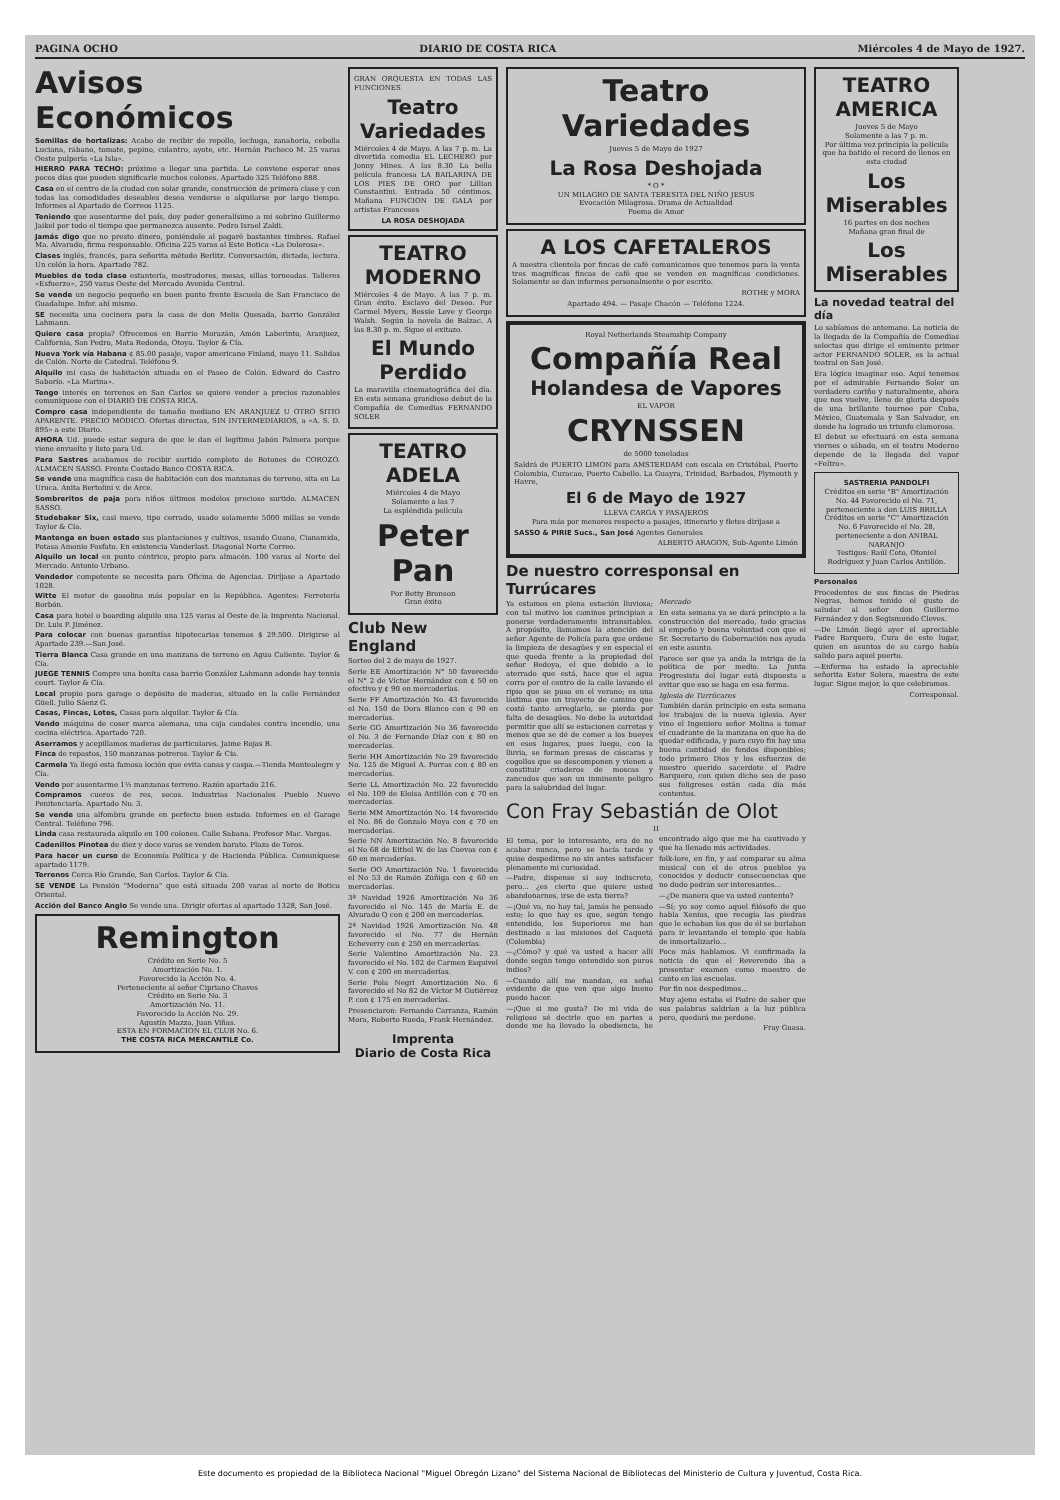PAGINA OCHO DIARIO DE COSTA RICA Miércoles 4 de Mayo de 1927.
Avisos Económicos
Semillas de hortalizas: Acabo de recibir de repollo, lechuga, zanahoria, cebolla Luciana, rábano, tomate, pepino, culantro, ayote, etc. Hernán Pacheco M. 25 varas Oeste pulpería «La Isla».
HIERRO PARA TECHO: próximo a llegar una partida. Le conviene esperar unos pocos días que pueden significarle muchos colones. Apartado 325 Teléfono 888.
Casa en el centro de la ciudad con solar grande, construcción de primera clase y con todas las comodidades deseables desea venderse o alquilarse por largo tiempo. Informes al Apartado de Correos 1125.
Teniendo que ausentarme del país, doy poder generalísimo a mi sobrino Guillermo Jaikel por todo el tiempo que permanezca ausente. Pedro Israel Zaldi.
Jamás digo que no presto dinero, poniéndole al pagaré bastantes timbres. Rafael Ma. Alvarado, firma responsable. Oficina 225 varas al Este Botica «La Dolorosa».
Clases inglés, francés, para señorita método Berlitz. Conversación, dictado, lectura. Un colón la hora. Apartado 782.
Muebles de toda clase estantería, mostradores, mesas, sillas torneadas. Talleres «Esfuerzo», 250 varas Oeste del Mercado Avenida Central.
Se vende un negocio pequeño en buen punto frente Escuela de San Francisco de Guadalupe. Infor. ahí mismo.
SE necesita una cocinera para la casa de don Melis Quesada, barrio González Lahmann.
Quiere casa propia? Ofrecemos en Barrio Morazán, Amón Laberinto, Aranjuez, California, San Pedro, Mata Redonda, Otoya. Taylor & Cía.
Nueva York vía Habana ¢ 85.00 pasaje, vapor americano Finland, mayo 11. Salidas de Colón. Norte de Catedral. Teléfono 9.
Alquilo mi casa de habitación situada en el Paseo de Colón. Edward do Castro Saborío. «La Marina».
Tengo interés en terrenos en San Carlos se quiere vender a precios razonables comuníquese con el DIARIO DE COSTA RICA.
Compro casa independiente de tamaño mediano EN ARANJUEZ U OTRO SITIO APARENTE. PRECIO MODICO. Ofertas directas, SIN INTERMEDIARIOS, a «A. S. D. 895» a este Diario.
AHORA Ud. puede estar segura de que le dan el legítimo Jabón Palmera porque viene envuelto y listo para Ud.
Para Sastres acabamos de recibir surtido completo de Botones de COROZO. ALMACEN SASSO. Frente Costado Banco COSTA RICA.
Se vende una magnífica casa de habitación con dos manzanas de terreno, sita en La Uruca. Anita Bertolini v. de Arce.
Sombreritos de paja para niños últimos modelos precioso surtido. ALMACEN SASSO.
Studebaker Six, casi nuevo, tipo cerrado, usado solamente 5000 millas se vende Taylor & Cía.
Mantenga en buen estado sus plantaciones y cultivos, usando Guano, Cianamida, Potasa Amonio Fosfato. En existencia Vanderlast. Diagonal Norte Correo.
Alquilo un local en punto céntrico, propio para almacén. 100 varas al Norte del Mercado. Antonio Urbano.
Vendedor competente se necesita para Oficina de Agencias. Diríjase a Apartado 1028.
Witte El motor de gasolina más popular en la República. Agentes: Ferretería Borbón.
Casa para hotel o boarding alquilo una 125 varas al Oeste de la Imprenta Nacional. Dr. Luis P. Jiménez.
Para colocar con buenas garantías hipotecarias tenemos $ 29.500. Dirigirse al Apartado 239.—San José.
Tierra Blanca Casa grande en una manzana de terreno en Agua Caliente. Taylor & Cía.
JUEGE TENNIS Compre una bonita casa barrio González Lahmann adonde hay tennis court. Taylor & Cía.
Local propio para garage o depósito de maderas, situado en la calle Fernández Güell. Julio Sáenz G.
Casas, Fincas, Lotes, Casas para alquilar. Taylor & Cía.
Vendo máquina de coser marca alemana, una caja caudales contra incendio, una cocina eléctrica. Apartado 720.
Aserramos y acepillamos maderas de particulares. Jaime Rojas B.
Finca de repastos, 150 manzanas potreros. Taylor & Cía.
Carmela Ya llegó esta famosa loción que evita canas y caspa.—Tienda Montealegre y Cía.
Vendo por ausentarme 1½ manzanas terreno. Razón apartado 216.
Compramos cueros de res, secos. Industrias Nacionales Pueblo Nuevo Penitenciaría. Apartado No. 3.
Se vende una alfombra grande en perfecto buen estado. Informes en el Garage Central. Teléfono 796.
Linda casa restaurada alquilo en 100 colones. Calle Sabana. Profesor Mac. Vargas.
Cadenillos Pinotea de diez y doce varas se venden barato. Plaza de Toros.
Para hacer un curso de Economía Política y de Hacienda Pública. Comuníquese apartado 1179.
Terrenos Cerca Río Grande, San Carlos. Taylor & Cía.
SE VENDE La Pensión "Moderna" que está situada 200 varas al norte de Botica Oriental.
Acción del Banco Anglo Se vende una. Dirigir ofertas al apartado 1328, San José.
Remington
Crédito en Serie No. 5
Amortización No. 1.
Favorecido la Acción No. 4.
Perteneciente al señor Cipriano Chaves
Crédito en Serie No. 3
Amortización No. 11.
Favorecido la Acción No. 29.
Agustín Mazza, Juan Viñas.
ESTA EN FORMACION EL CLUB No. 6.
THE COSTA RICA MERCANTILE Co.
GRAN ORQUESTA EN TODAS LAS FUNCIONES
Teatro Variedades
Miércoles 4 de Mayo. A las 7 p. m. La divertida comedia EL LECHERO por Jonny Hines. A las 8.30 La bella película francesa LA BAILARINA DE LOS PIES DE ORO por Lillian Constantini. Entrada 50 céntimos. Mañana FUNCION DE GALA por artistas Franceses
LA ROSA DESHOJADA
TEATRO MODERNO
Miércoles 4 de Mayo. A las 7 p. m. Gran éxito. Esclavo del Deseo. Por Carmel Myers, Bessie Love y George Walsh. Según la novela de Balzac. A las 8.30 p. m. Sigue el exitazo.
El Mundo Perdido
La maravilla cinematográfica del día. En esta semana grandioso debut de la Compañía de Comedias FERNANDO SOLER
TEATRO ADELA
Miércoles 4 de Mayo
Solamente a las 7
La espléndida película
Peter Pan
Por Betty Bronson
Gran éxito
Club New England
Sorteo del 2 de mayo de 1927.
Serie EE Amortización N° 50 favorecido el N° 2 de Víctor Hernández con ¢ 50 en efectivo y ¢ 90 en mercaderías.
Serie FF Amortización No. 43 favorecido el No. 150 de Dora Blanco con ¢ 90 en mercaderías.
Serie GG Amortización No 36 favorecido el No. 3 de Fernando Díaz con ¢ 80 en mercaderías.
Serie HH Amortización No 29 favorecido No. 125 de Miguel A. Porras con ¢ 80 en mercaderías.
Serie LL Amortización No. 22 favorecido el No. 109 de Eloisa Antillón con ¢ 70 en mercaderías.
Serie MM Amortización No. 14 favorecido el No. 86 de Gonzalo Moya con ¢ 70 en mercaderías.
Serie NN Amortización No. 8 favorecido el No 68 de Eithel W. de las Cuevas con ¢ 60 en mercaderías.
Serie OO Amortización No. 1 favorecido el No 53 de Ramón Zúñiga con ¢ 60 en mercaderías.
3ª Navidad 1926 Amortización No 36 favorecido el No. 145 de María E. de Alvarado Q con ¢ 200 en mercaderías.
2ª Navidad 1926 Amortización No. 48 favorecido el No. 77 de Hernán Echeverry con ¢ 250 en mercaderías.
Serie Valentino Amortización No. 23 favorecido el No. 102 de Carmen Esquivel V. con ¢ 200 en mercaderías.
Serie Pola Negri Amortización No. 6 favorecido el No 82 de Víctor M Gutiérrez P. con ¢ 175 en mercaderías.
Presenciaron: Fernando Carranza, Ramón Mora, Roberto Rueda, Frank Hernández.
Imprenta
Diario de Costa Rica
Teatro Variedades
Jueves 5 de Mayo de 1927
La Rosa Deshojada
* O *
UN MILAGRO DE SANTA TERESITA DEL NIÑO JESUS
Evocación Milagrosa. Drama de Actualidad
Poema de Amor
A LOS CAFETALEROS
A nuestra clientela por fincas de café comunicamos que tenemos para la venta tres magníficas fincas de café que se venden en magníficas condiciones. Solamente se dan informes personalmente o por escrito.
ROTHE y MORA
Apartado 494. — Pasaje Chacón — Teléfono 1224.
Royal Netherlands Steamship Company
Compañía Real
Holandesa de Vapores
EL VAPOR
CRYNSSEN
de 5000 toneladas
Saldrá de PUERTO LIMON para AMSTERDAM con escala en Cristóbal, Puerto Colombia, Curacao, Puerto Cabello. La Guayra, Trinidad, Barbados, Plymouth y Havre,
El 6 de Mayo de 1927
LLEVA CARGA Y PASAJEROS
Para más por menores respecto a pasajes, itinerario y fletes diríjase a
SASSO & PIRIE Sucs., San José Agentes Generales
ALBERTO ARAGON, Sub-Agente Limón
De nuestro corresponsal en Turrúcares
Ya estamos en plena estación lluviosa; con tal motivo los caminos principian a ponerse verdaderamente intransitables. A propósito, llamamos la atención del señor Agente de Policía para que ordene la limpieza de desagües y en especial el que queda frente a la propiedad del señor Bedoya, el que debido a lo aterrado que está, hace que el agua corra por el centro de la calle lavando el ripio que se puso en el verano; es una lástima que un trayecto de camino que costó tanto arreglarlo, se pierda por falta de desagües. No debe la autoridad permitir que allí se estacionen carretas y menos que se dé de comer a los bueyes en esos lugares, pues luego, con la lluvia, se forman presas de cáscaras y cogollos que se descomponen y vienen a constituir criaderos de moscas y zancudos que son un inminente peligro para la salubridad del lugar.
Mercado
En esta semana ya se dará principio a la construcción del mercado, todo gracias al empeño y buena voluntad con que el Sr. Secretario de Gobernación nos ayuda en este asunto.
Parece ser que ya anda la intriga de la política de por medio. La Junta Progresista del lugar está dispuesta a evitar que eso se haga en esa forma.
Iglesia de Turrúcares
También darán principio en esta semana los trabajos de la nueva iglesia. Ayer vino el Ingeniero señor Molina a tomar el cuadrante de la manzana en que ha de quedar edificada, y para cuyo fin hay una buena cantidad de fondos disponibles; todo primero Dios y los esfuerzos de nuestro querido sacerdote el Padre Barquero, con quien dicho sea de paso sus feligreses están cada día más contentos.
Con Fray Sebastián de Olot
II
El tema, por lo interesante, era de no acabar nunca, pero se hacía tarde y quise despedirme no sin antes satisfacer plenamente mi curiosidad.
—Padre, dispense si soy indiscreto, pero... ¿es cierto que quiere usted abandonarnos, irse de esta tierra?
—¡Qué va, no hay tal, jamás he pensado esto; lo que hay es que, según tengo entendido, los Superiores me han destinado a las misiones del Caquetá (Colombia)
—¿Cómo? y qué va usted a hacer allí donde según tengo entendido son puros indios?
—Cuando allí me mandan, es señal evidente de que ven que algo bueno puedo hacer.
—¡Que si me gusta? De mi vida de religioso sé decirle que en partes a donde me ha llevado la obediencia, he encontrado algo que me ha cautivado y que ha llenado mis actividades.
folk-lore, en fin, y así comparar su alma musical con el de otros pueblos ya conocidos y deducir consecuencias que no dudo podrán ser interesantes...
—¿De manera que va usted contento?
—Sí; yo soy como aquel filósofo de que habla Xenius, que recogía las piedras que le echaban los que de él se burlaban para ir levantando el templo que había de inmortalizarlo...
Poco más hablamos. Vi confirmada la noticia de que el Reverendo iba a presentar examen como maestro de canto en las escuelas.
Por fin nos despedimos...
Muy ajeno estaba el Padre de saber que sus palabras saldrían a la luz pública pero, quedará me perdone.
Fray Guasa.
TEATRO AMERICA
Jueves 5 de Mayo
Solamente a las 7 p. m.
Por última vez principia la película que ha batido el record de llenos en esta ciudad
Los Miserables
16 partes en dos noches
Mañana gran final de
Los Miserables
La novedad teatral del día
Lo sabíamos de antemano. La noticia de la llegada de la Compañía de Comedias selectas que dirige el eminente primer actor FERNANDO SOLER, es la actual teatral en San José.
Era lógico imaginar eso. Aquí tenemos por el admirable Fernando Soler un verdadero cariño y naturalmente, ahora que nos vuelve, lleno de gloria después de una brillante tournee por Cuba, México, Guatemala y San Salvador, en donde ha logrado un triunfo clamoroso.
El debut se efectuará en esta semana viernes o sábado, en el teatro Moderno depende de la llegada del vapor «Feltro».
SASTRERIA PANDOLFI
Créditos en serie "B" Amortización No. 44 Favorecido el No. 71, perteneciente a don LUIS BRILLA
Créditos en serie "C" Amortización No. 6 Favorecido el No. 28, perteneciente a don ANIBAL NARANJO
Testigos: Raúl Coto, Otoniel Rodríguez y Juan Carlos Antillón.
Personales
Procedentes de sus fincas de Piedras Negras, hemos tenido el gusto de saludar al señor don Guillermo Fernández y don Segismundo Cleves.
—De Limón llegó ayer el apreciable Padre Barquero, Cura de este lugar, quien en asuntos de su cargo había salido para aquel puerto.
—Enferma ha estado la apreciable señorita Ester Solera, maestra de este lugar. Sigue mejor, lo que celebramos.
Corresponsal.
Este documento es propiedad de la Biblioteca Nacional "Miguel Obregón Lizano" del Sistema Nacional de Bibliotecas del Ministerio de Cultura y Juventud, Costa Rica.